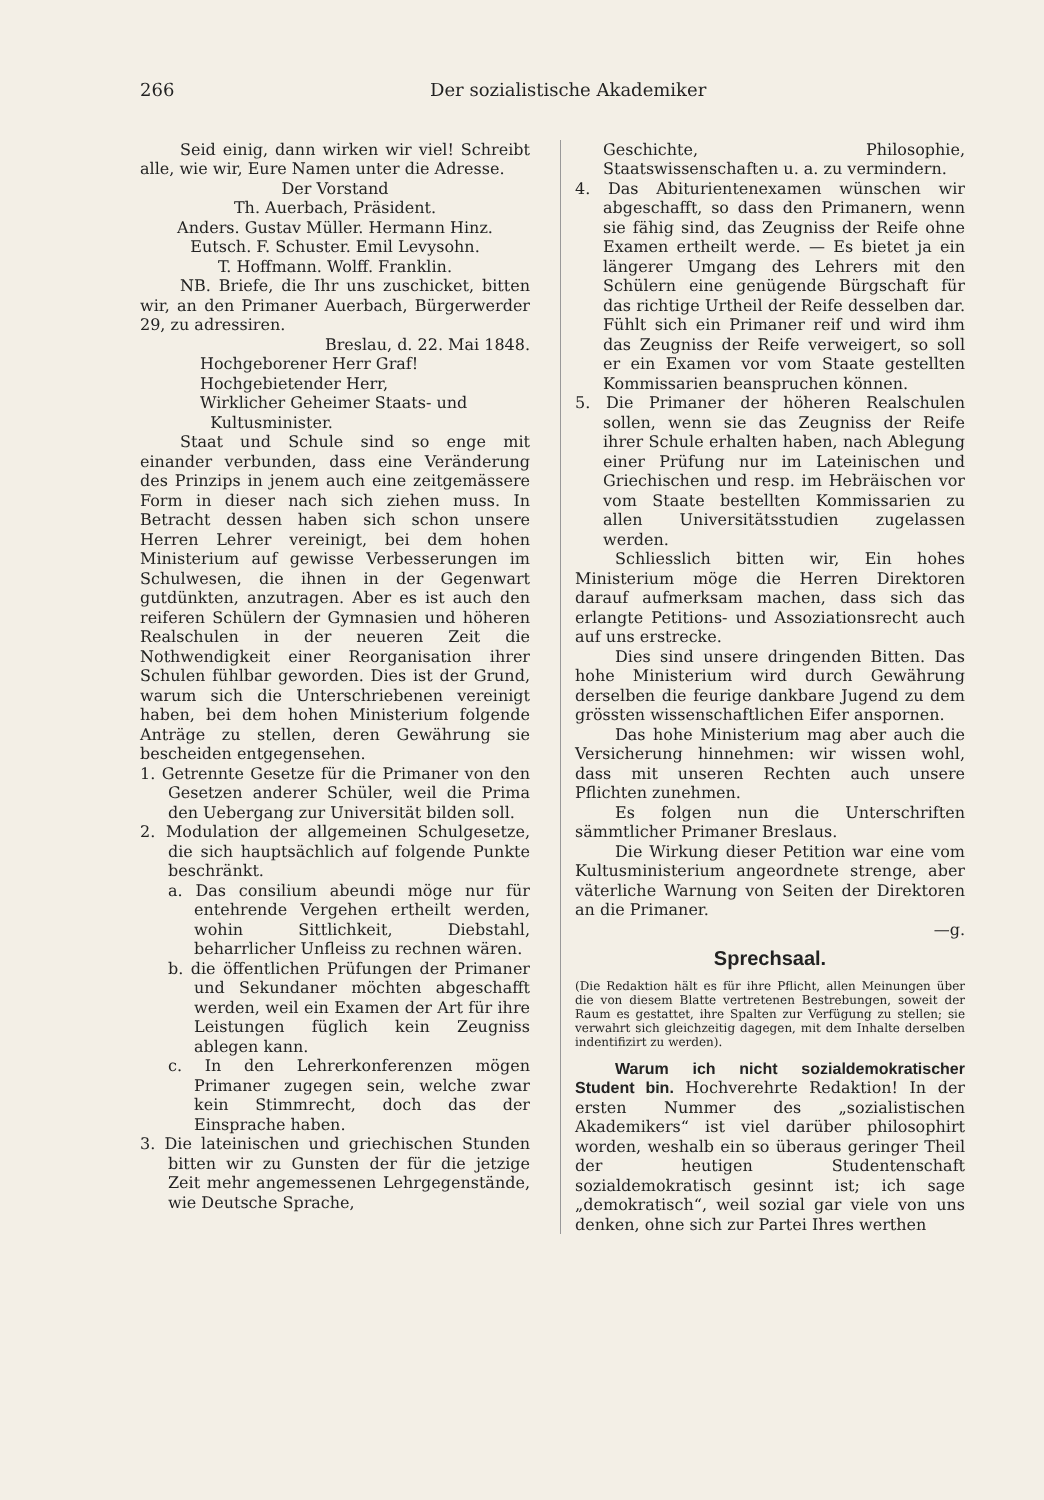266 Der sozialistische Akademiker
Seid einig, dann wirken wir viel! Schreibt alle, wie wir, Eure Namen unter die Adresse.
Der Vorstand
Th. Auerbach, Präsident.
Anders. Gustav Müller. Hermann Hinz.
Eutsch. F. Schuster. Emil Levysohn.
T. Hoffmann. Wolff. Franklin.
NB. Briefe, die Ihr uns zuschicket, bitten wir, an den Primaner Auerbach, Bürgerwerder 29, zu adressiren.
Breslau, d. 22. Mai 1848.
Hochgeborener Herr Graf!
Hochgebietender Herr,
Wirklicher Geheimer Staats- und
Kultusminister.
Staat und Schule sind so enge mit einander verbunden, dass eine Veränderung des Prinzips in jenem auch eine zeitgemässere Form in dieser nach sich ziehen muss. In Betracht dessen haben sich schon unsere Herren Lehrer vereinigt, bei dem hohen Ministerium auf gewisse Verbesserungen im Schulwesen, die ihnen in der Gegenwart gutdünkten, anzutragen. Aber es ist auch den reiferen Schülern der Gymnasien und höheren Realschulen in der neueren Zeit die Nothwendigkeit einer Reorganisation ihrer Schulen fühlbar geworden. Dies ist der Grund, warum sich die Unterschriebenen vereinigt haben, bei dem hohen Ministerium folgende Anträge zu stellen, deren Gewährung sie bescheiden entgegensehen.
1. Getrennte Gesetze für die Primaner von den Gesetzen anderer Schüler, weil die Prima den Uebergang zur Universität bilden soll.
2. Modulation der allgemeinen Schulgesetze, die sich hauptsächlich auf folgende Punkte beschränkt.
a. Das consilium abeundi möge nur für entehrende Vergehen ertheilt werden, wohin Sittlichkeit, Diebstahl, beharrlicher Unfleiss zu rechnen wären.
b. die öffentlichen Prüfungen der Primaner und Sekundaner möchten abgeschafft werden, weil ein Examen der Art für ihre Leistungen füglich kein Zeugniss ablegen kann.
c. In den Lehrerkonferenzen mögen Primaner zugegen sein, welche zwar kein Stimmrecht, doch das der Einsprache haben.
3. Die lateinischen und griechischen Stunden bitten wir zu Gunsten der für die jetzige Zeit mehr angemessenen Lehrgegenstände, wie Deutsche Sprache,
Geschichte, Philosophie, Staatswissenschaften u. a. zu vermindern.
4. Das Abiturientenexamen wünschen wir abgeschafft, so dass den Primanern, wenn sie fähig sind, das Zeugniss der Reife ohne Examen ertheilt werde. — Es bietet ja ein längerer Umgang des Lehrers mit den Schülern eine genügende Bürgschaft für das richtige Urtheil der Reife desselben dar. Fühlt sich ein Primaner reif und wird ihm das Zeugniss der Reife verweigert, so soll er ein Examen vor vom Staate gestellten Kommissarien beanspruchen können.
5. Die Primaner der höheren Realschulen sollen, wenn sie das Zeugniss der Reife ihrer Schule erhalten haben, nach Ablegung einer Prüfung nur im Lateinischen und Griechischen und resp. im Hebräischen vor vom Staate bestellten Kommissarien zu allen Universitätsstudien zugelassen werden.
Schliesslich bitten wir, Ein hohes Ministerium möge die Herren Direktoren darauf aufmerksam machen, dass sich das erlangte Petitions- und Assoziationsrecht auch auf uns erstrecke.
Dies sind unsere dringenden Bitten. Das hohe Ministerium wird durch Gewährung derselben die feurige dankbare Jugend zu dem grössten wissenschaftlichen Eifer anspornen.
Das hohe Ministerium mag aber auch die Versicherung hinnehmen: wir wissen wohl, dass mit unseren Rechten auch unsere Pflichten zunehmen.
Es folgen nun die Unterschriften sämmtlicher Primaner Breslaus.
Die Wirkung dieser Petition war eine vom Kultusministerium angeordnete strenge, aber väterliche Warnung von Seiten der Direktoren an die Primaner.
—g.
Sprechsaal.
(Die Redaktion hält es für ihre Pflicht, allen Meinungen über die von diesem Blatte vertretenen Bestrebungen, soweit der Raum es gestattet, ihre Spalten zur Verfügung zu stellen; sie verwahrt sich gleichzeitig dagegen, mit dem Inhalte derselben indentifizirt zu werden).
Warum ich nicht sozialdemokratischer Student bin. Hochverehrte Redaktion! In der ersten Nummer des „sozialistischen Akademikers“ ist viel darüber philosophirt worden, weshalb ein so überaus geringer Theil der heutigen Studentenschaft sozialdemokratisch gesinnt ist; ich sage „demokratisch“, weil sozial gar viele von uns denken, ohne sich zur Partei Ihres werthen